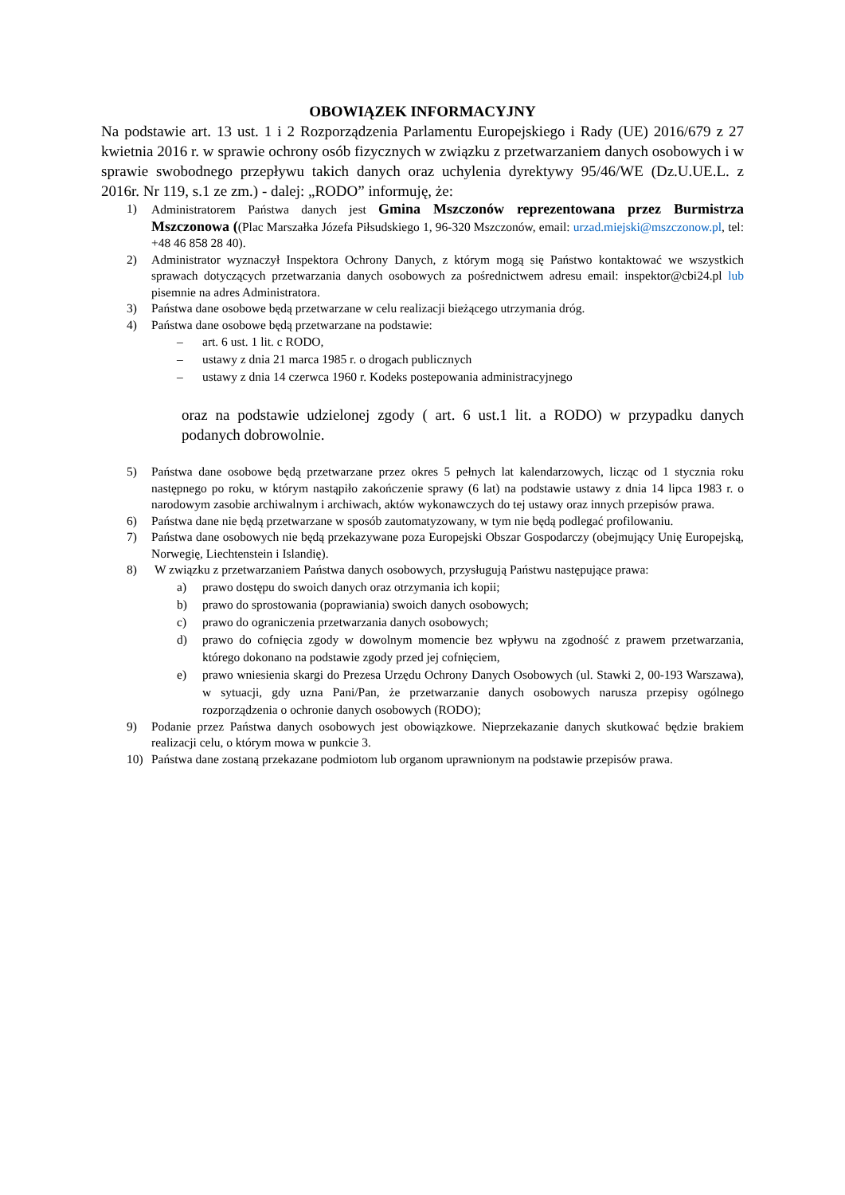OBOWIĄZEK INFORMACYJNY
Na podstawie art. 13 ust. 1 i 2 Rozporządzenia Parlamentu Europejskiego i Rady (UE) 2016/679 z 27 kwietnia 2016 r. w sprawie ochrony osób fizycznych w związku z przetwarzaniem danych osobowych i w sprawie swobodnego przepływu takich danych oraz uchylenia dyrektywy 95/46/WE (Dz.U.UE.L. z 2016r. Nr 119, s.1 ze zm.) - dalej: „RODO” informuję, że:
1) Administratorem Państwa danych jest Gmina Mszczonów reprezentowana przez Burmistrza Mszczonowa ((Plac Marszałka Józefa Piłsudskiego 1, 96-320 Mszczonów, email: urzad.miejski@mszczonow.pl, tel: +48 46 858 28 40).
2) Administrator wyznaczył Inspektora Ochrony Danych, z którym mogą się Państwo kontaktować we wszystkich sprawach dotyczących przetwarzania danych osobowych za pośrednictwem adresu email: inspektor@cbi24.pl lub pisemnie na adres Administratora.
3) Państwa dane osobowe będą przetwarzane w celu realizacji bieżącego utrzymania dróg.
4) Państwa dane osobowe będą przetwarzane na podstawie:
– art. 6 ust. 1 lit. c RODO,
– ustawy z dnia 21 marca 1985 r. o drogach publicznych
– ustawy z dnia 14 czerwca 1960 r. Kodeks postepowania administracyjnego
oraz na podstawie udzielonej zgody ( art. 6 ust.1 lit. a RODO) w przypadku danych podanych dobrowolnie.
5) Państwa dane osobowe będą przetwarzane przez okres 5 pełnych lat kalendarzowych, licząc od 1 stycznia roku następnego po roku, w którym nastąpiło zakończenie sprawy (6 lat) na podstawie ustawy z dnia 14 lipca 1983 r. o narodowym zasobie archiwalnym i archiwach, aktów wykonawczych do tej ustawy oraz innych przepisów prawa.
6) Państwa dane nie będą przetwarzane w sposób zautomatyzowany, w tym nie będą podlegać profilowaniu.
7) Państwa dane osobowych nie będą przekazywane poza Europejski Obszar Gospodarczy (obejmujący Unię Europejską, Norwegię, Liechtenstein i Islandię).
8) W związku z przetwarzaniem Państwa danych osobowych, przysługują Państwu następujące prawa:
a) prawo dostępu do swoich danych oraz otrzymania ich kopii;
b) prawo do sprostowania (poprawiania) swoich danych osobowych;
c) prawo do ograniczenia przetwarzania danych osobowych;
d) prawo do cofnięcia zgody w dowolnym momencie bez wpływu na zgodność z prawem przetwarzania, którego dokonano na podstawie zgody przed jej cofnięciem,
e) prawo wniesienia skargi do Prezesa Urzędu Ochrony Danych Osobowych (ul. Stawki 2, 00-193 Warszawa), w sytuacji, gdy uzna Pani/Pan, że przetwarzanie danych osobowych narusza przepisy ogólnego rozporządzenia o ochronie danych osobowych (RODO);
9) Podanie przez Państwa danych osobowych jest obowiązkowe. Nieprzekazanie danych skutkować będzie brakiem realizacji celu, o którym mowa w punkcie 3.
10) Państwa dane zostaną przekazane podmiotom lub organom uprawnionym na podstawie przepisów prawa.